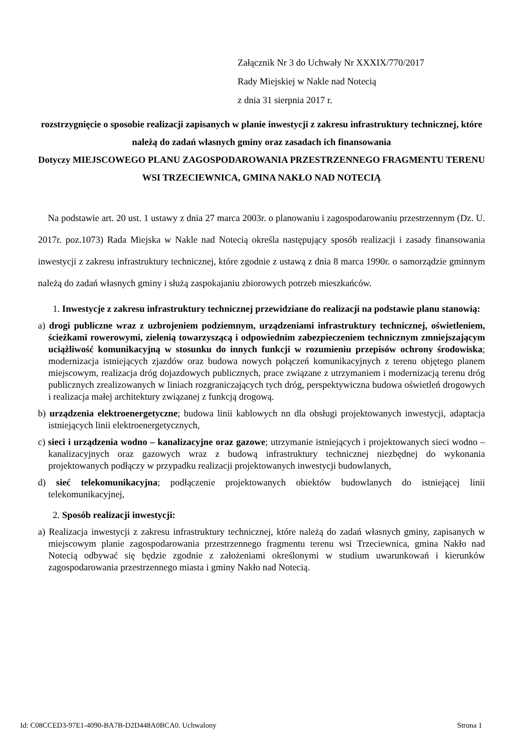Załącznik Nr 3 do Uchwały Nr XXXIX/770/2017
Rady Miejskiej w Nakle nad Notecią
z dnia 31 sierpnia 2017 r.
rozstrzygnięcie o sposobie realizacji zapisanych w planie inwestycji z zakresu infrastruktury technicznej, które należą do zadań własnych gminy oraz zasadach ich finansowania
Dotyczy MIEJSCOWEGO PLANU ZAGOSPODAROWANIA PRZESTRZENNEGO FRAGMENTU TERENU WSI TRZECIEWNICA, GMINA NAKŁO NAD NOTECIĄ
Na podstawie art. 20 ust. 1 ustawy z dnia 27 marca 2003r. o planowaniu i zagospodarowaniu przestrzennym (Dz. U. 2017r. poz.1073) Rada Miejska w Nakle nad Notecią określa następujący sposób realizacji i zasady finansowania inwestycji z zakresu infrastruktury technicznej, które zgodnie z ustawą z dnia 8 marca 1990r. o samorządzie gminnym należą do zadań własnych gminy i służą zaspokajaniu zbiorowych potrzeb mieszkańców.
1. Inwestycje z zakresu infrastruktury technicznej przewidziane do realizacji na podstawie planu stanowią:
a) drogi publiczne wraz z uzbrojeniem podziemnym, urządzeniami infrastruktury technicznej, oświetleniem, ścieżkami rowerowymi, zielenią towarzyszącą i odpowiednim zabezpieczeniem technicznym zmniejszającym uciążliwość komunikacyjną w stosunku do innych funkcji w rozumieniu przepisów ochrony środowiska; modernizacja istniejących zjazdów oraz budowa nowych połączeń komunikacyjnych z terenu objętego planem miejscowym, realizacja dróg dojazdowych publicznych, prace związane z utrzymaniem i modernizacją terenu dróg publicznych zrealizowanych w liniach rozgraniczających tych dróg, perspektywiczna budowa oświetleń drogowych i realizacja małej architektury związanej z funkcją drogową.
b) urządzenia elektroenergetyczne; budowa linii kablowych nn dla obsługi projektowanych inwestycji, adaptacja istniejących linii elektroenergetycznych,
c) sieci i urządzenia wodno – kanalizacyjne oraz gazowe; utrzymanie istniejących i projektowanych sieci wodno – kanalizacyjnych oraz gazowych wraz z budową infrastruktury technicznej niezbędnej do wykonania projektowanych podłączy w przypadku realizacji projektowanych inwestycji budowlanych,
d) sieć telekomunikacyjna; podłączenie projektowanych obiektów budowlanych do istniejącej linii telekomunikacyjnej,
2. Sposób realizacji inwestycji:
a) Realizacja inwestycji z zakresu infrastruktury technicznej, które należą do zadań własnych gminy, zapisanych w miejscowym planie zagospodarowania przestrzennego fragmentu terenu wsi Trzeciewnica, gmina Nakło nad Notecią odbywać się będzie zgodnie z założeniami określonymi w studium uwarunkowań i kierunków zagospodarowania przestrzennego miasta i gminy Nakło nad Notecią.
Id: C08CCED3-97E1-4090-BA7B-D2D448A0BCA0. Uchwalony Strona 1